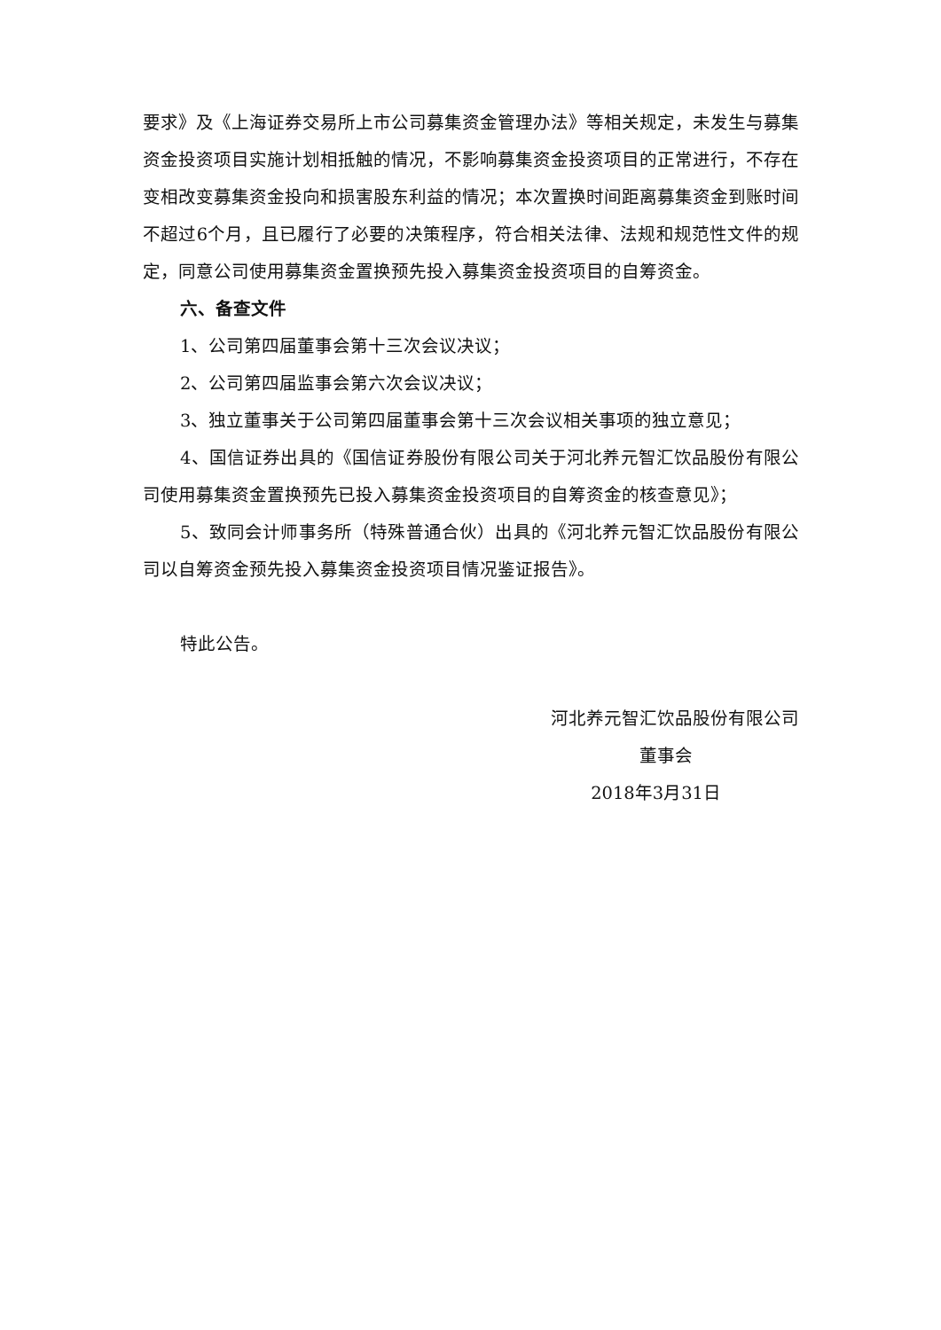要求》及《上海证券交易所上市公司募集资金管理办法》等相关规定，未发生与募集资金投资项目实施计划相抵触的情况，不影响募集资金投资项目的正常进行，不存在变相改变募集资金投向和损害股东利益的情况；本次置换时间距离募集资金到账时间不超过6个月，且已履行了必要的决策程序，符合相关法律、法规和规范性文件的规定，同意公司使用募集资金置换预先投入募集资金投资项目的自筹资金。
六、备查文件
1、公司第四届董事会第十三次会议决议；
2、公司第四届监事会第六次会议决议；
3、独立董事关于公司第四届董事会第十三次会议相关事项的独立意见；
4、国信证券出具的《国信证券股份有限公司关于河北养元智汇饮品股份有限公司使用募集资金置换预先已投入募集资金投资项目的自筹资金的核查意见》；
5、致同会计师事务所（特殊普通合伙）出具的《河北养元智汇饮品股份有限公司以自筹资金预先投入募集资金投资项目情况鉴证报告》。
特此公告。
河北养元智汇饮品股份有限公司
董事会
2018年3月31日